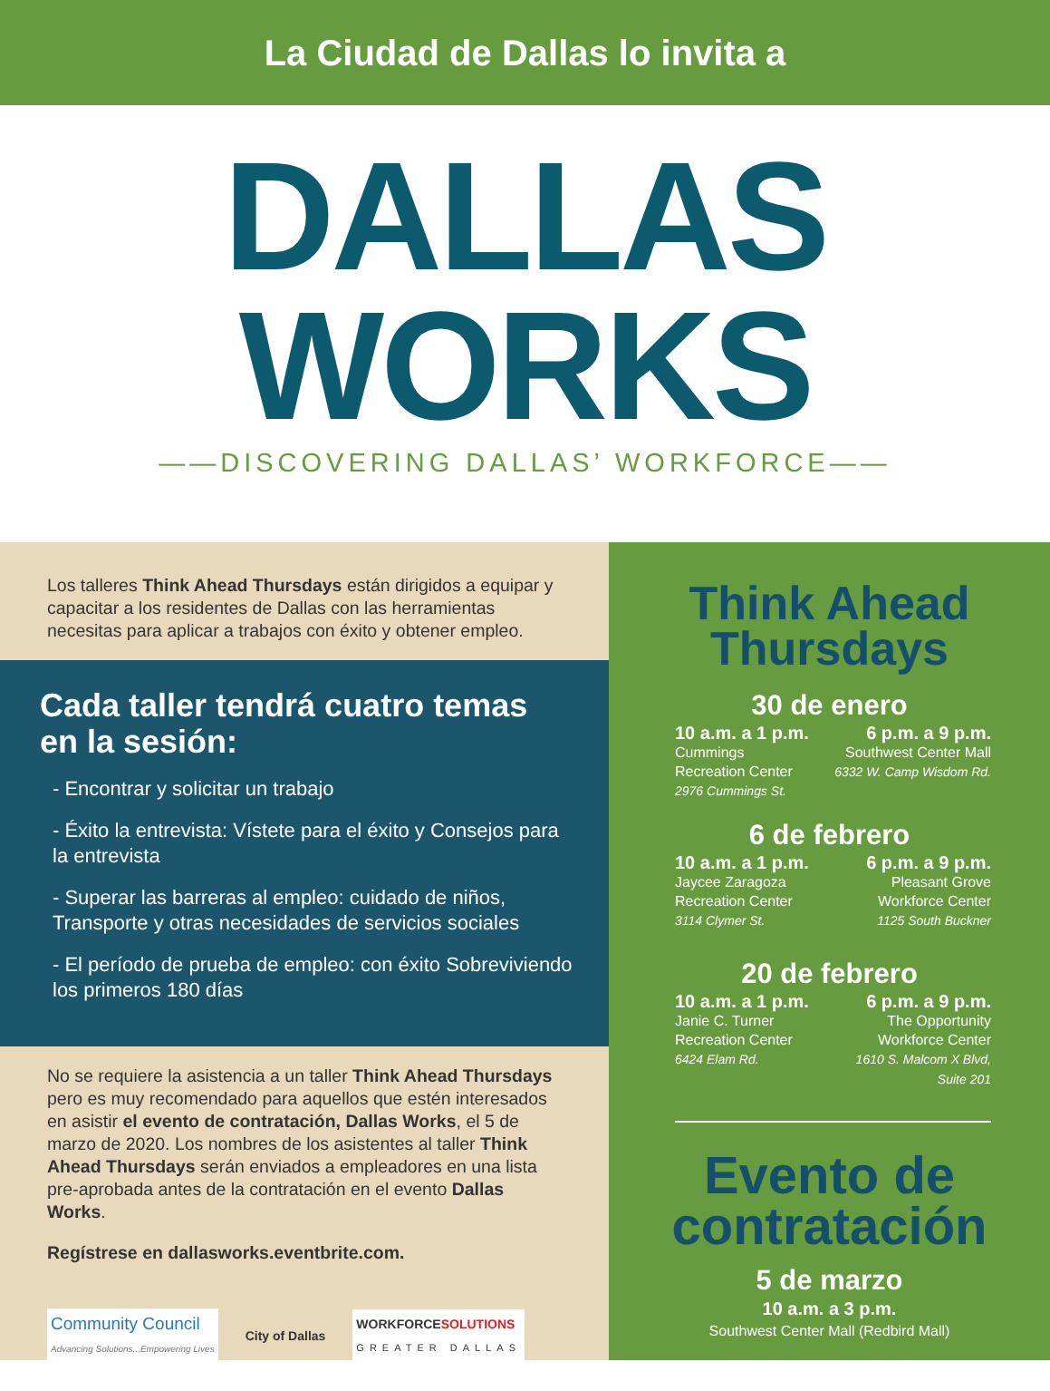La Ciudad de Dallas lo invita a
DALLAS
WORKS
——DISCOVERING DALLAS’ WORKFORCE——
Los talleres Think Ahead Thursdays están dirigidos a equipar y capacitar a los residentes de Dallas con las herramientas necesitas para aplicar a trabajos con éxito y obtener empleo.
Cada taller tendrá cuatro temas en la sesión:
- Encontrar y solicitar un trabajo
- Éxito la entrevista: Vístete para el éxito y Consejos para la entrevista
- Superar las barreras al empleo: cuidado de niños, Transporte y otras necesidades de servicios sociales
- El período de prueba de empleo: con éxito Sobreviviendo los primeros 180 días
No se requiere la asistencia a un taller Think Ahead Thursdays pero es muy recomendado para aquellos que estén interesados en asistir el evento de contratación, Dallas Works, el 5 de marzo de 2020. Los nombres de los asistentes al taller Think Ahead Thursdays serán enviados a empleadores en una lista pre-aprobada antes de la contratación en el evento Dallas Works.
Regístrese en dallasworks.eventbrite.com.
Community Council
Advancing Solutions...Empowering Lives
City of Dallas
WORKFORCESOLUTIONS
GREATER DALLAS
Think Ahead
Thursdays
30 de enero
10 a.m. a 1 p.m.
Cummings
Recreation Center
2976 Cummings St.
6 p.m. a 9 p.m.
Southwest Center Mall
6332 W. Camp Wisdom Rd.
6 de febrero
10 a.m. a 1 p.m.
Jaycee Zaragoza
Recreation Center
3114 Clymer St.
6 p.m. a 9 p.m.
Pleasant Grove
Workforce Center
1125 South Buckner
20 de febrero
10 a.m. a 1 p.m.
Janie C. Turner
Recreation Center
6424 Elam Rd.
6 p.m. a 9 p.m.
The Opportunity
Workforce Center
1610 S. Malcom X Blvd,
Suite 201
Evento de
contratación
5 de marzo
10 a.m. a 3 p.m.
Southwest Center Mall (Redbird Mall)